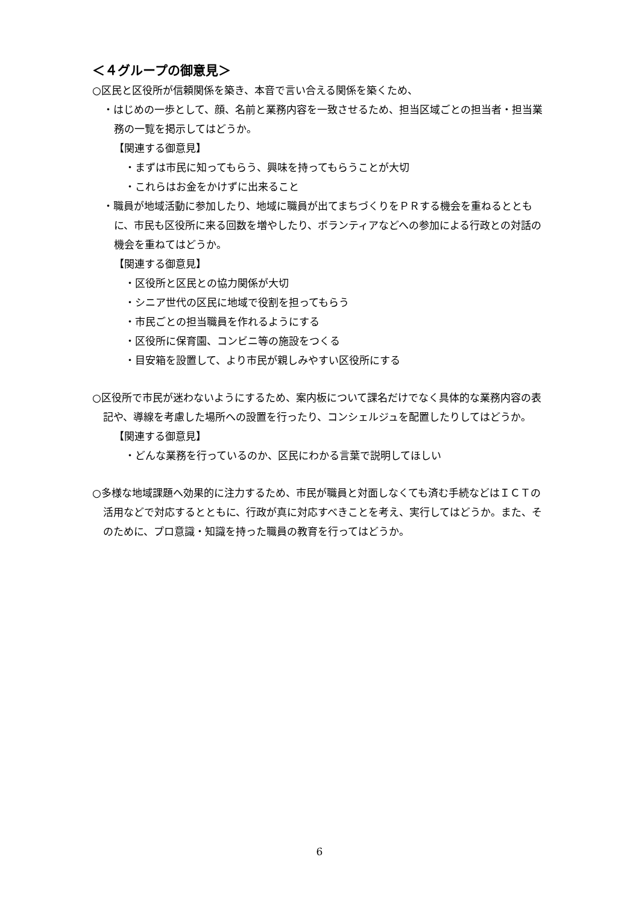＜４グループの御意見＞
○区民と区役所が信頼関係を築き、本音で言い合える関係を築くため、
・はじめの一歩として、顔、名前と業務内容を一致させるため、担当区域ごとの担当者・担当業務の一覧を掲示してはどうか。
【関連する御意見】
・まずは市民に知ってもらう、興味を持ってもらうことが大切
・これらはお金をかけずに出来ること
・職員が地域活動に参加したり、地域に職員が出てまちづくりをＰＲする機会を重ねるとともに、市民も区役所に来る回数を増やしたり、ボランティアなどへの参加による行政との対話の機会を重ねてはどうか。
【関連する御意見】
・区役所と区民との協力関係が大切
・シニア世代の区民に地域で役割を担ってもらう
・市民ごとの担当職員を作れるようにする
・区役所に保育園、コンビニ等の施設をつくる
・目安箱を設置して、より市民が親しみやすい区役所にする
○区役所で市民が迷わないようにするため、案内板について課名だけでなく具体的な業務内容の表記や、導線を考慮した場所への設置を行ったり、コンシェルジュを配置したりしてはどうか。
【関連する御意見】
・どんな業務を行っているのか、区民にわかる言葉で説明してほしい
○多様な地域課題へ効果的に注力するため、市民が職員と対面しなくても済む手続などはＩＣＴの活用などで対応するとともに、行政が真に対応すべきことを考え、実行してはどうか。また、そのために、プロ意識・知識を持った職員の教育を行ってはどうか。
6